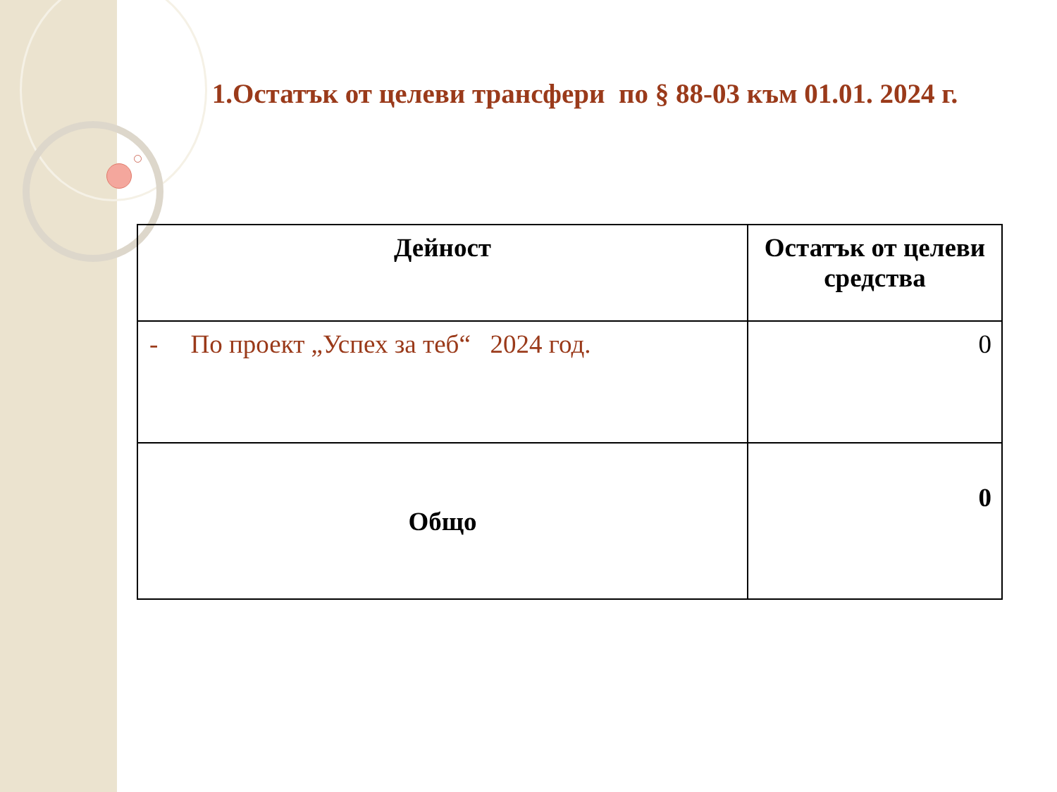1.Остатък от целеви трансфери по § 88-03 към 01.01. 2024 г.
| Дейност | Остатък от целеви средства |
| --- | --- |
| - По проект „Успех за теб“ 2024 год. | 0 |
| Общо | 0 |